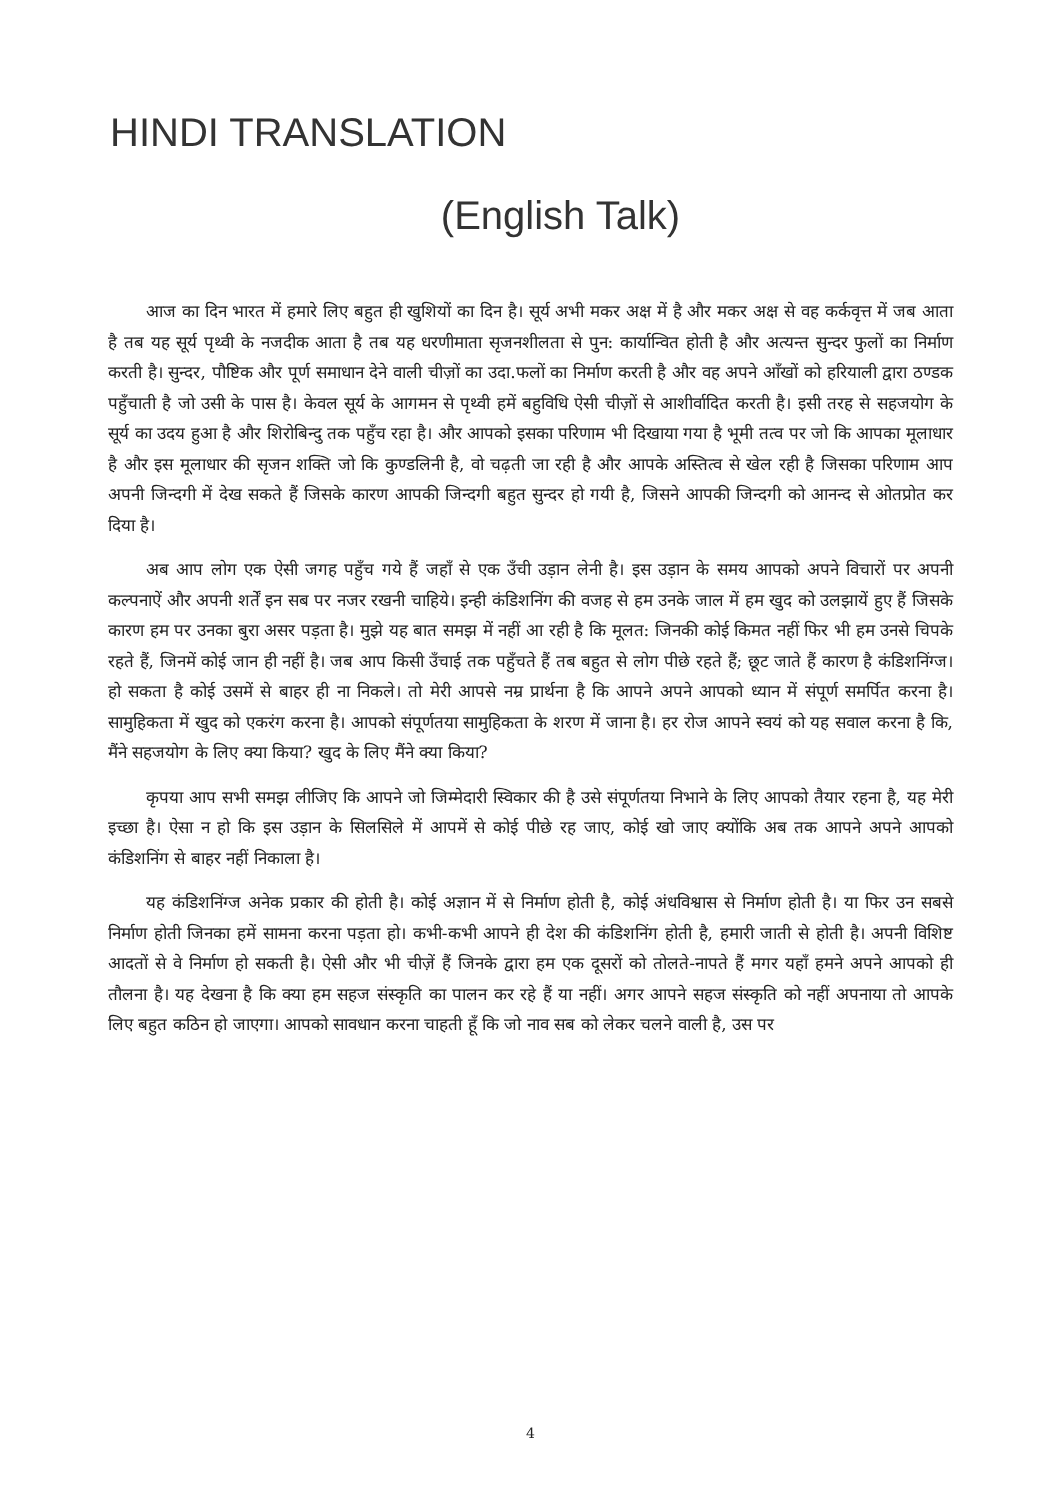HINDI TRANSLATION
(English Talk)
आज का दिन भारत में हमारे लिए बहुत ही खुशियों का दिन है। सूर्य अभी मकर अक्ष में है और मकर अक्ष से वह कर्कवृत्त में जब आता है तब यह सूर्य पृथ्वी के नजदीक आता है तब यह धरणीमाता सृजनशीलता से पुन: कार्यान्वित होती है और अत्यन्त सुन्दर फुलों का निर्माण करती है। सुन्दर, पौष्टिक और पूर्ण समाधान देने वाली चीज़ों का उदा.फलों का निर्माण करती है और वह अपने आँखों को हरियाली द्वारा ठण्डक पहुँचाती है जो उसी के पास है। केवल सूर्य के आगमन से पृथ्वी हमें बहुविधि ऐसी चीज़ों से आशीर्वादित करती है। इसी तरह से सहजयोग के सूर्य का उदय हुआ है और शिरोबिन्दु तक पहुँच रहा है। और आपको इसका परिणाम भी दिखाया गया है भूमी तत्व पर जो कि आपका मूलाधार है और इस मूलाधार की सृजन शक्ति जो कि कुण्डलिनी है, वो चढ़ती जा रही है और आपके अस्तित्व से खेल रही है जिसका परिणाम आप अपनी जिन्दगी में देख सकते हैं जिसके कारण आपकी जिन्दगी बहुत सुन्दर हो गयी है, जिसने आपकी जिन्दगी को आनन्द से ओतप्रोत कर दिया है।
अब आप लोग एक ऐसी जगह पहुँच गये हैं जहाँ से एक उँची उड़ान लेनी है। इस उड़ान के समय आपको अपने विचारों पर अपनी कल्पनाऐं और अपनी शर्तें इन सब पर नजर रखनी चाहिये। इन्ही कंडिशनिंग की वजह से हम उनके जाल में हम खुद को उलझायें हुए हैं जिसके कारण हम पर उनका बुरा असर पड़ता है। मुझे यह बात समझ में नहीं आ रही है कि मूलत: जिनकी कोई किमत नहीं फिर भी हम उनसे चिपके रहते हैं, जिनमें कोई जान ही नहीं है। जब आप किसी उँचाई तक पहुँचते हैं तब बहुत से लोग पीछे रहते हैं; छूट जाते हैं कारण है कंडिशनिंग्ज। हो सकता है कोई उसमें से बाहर ही ना निकले। तो मेरी आपसे नम्र प्रार्थना है कि आपने अपने आपको ध्यान में संपूर्ण समर्पित करना है। सामुहिकता में खुद को एकरंग करना है। आपको संपूर्णतया सामुहिकता के शरण में जाना है। हर रोज आपने स्वयं को यह सवाल करना है कि, मैंने सहजयोग के लिए क्या किया? खुद के लिए मैंने क्या किया?
कृपया आप सभी समझ लीजिए कि आपने जो जिम्मेदारी स्विकार की है उसे संपूर्णतया निभाने के लिए आपको तैयार रहना है, यह मेरी इच्छा है। ऐसा न हो कि इस उड़ान के सिलसिले में आपमें से कोई पीछे रह जाए, कोई खो जाए क्योंकि अब तक आपने अपने आपको कंडिशनिंग से बाहर नहीं निकाला है।
यह कंडिशनिंग्ज अनेक प्रकार की होती है। कोई अज्ञान में से निर्माण होती है, कोई अंधविश्वास से निर्माण होती है। या फिर उन सबसे निर्माण होती जिनका हमें सामना करना पड़ता हो। कभी-कभी आपने ही देश की कंडिशनिंग होती है, हमारी जाती से होती है। अपनी विशिष्ट आदतों से वे निर्माण हो सकती है। ऐसी और भी चीज़ें हैं जिनके द्वारा हम एक दूसरों को तोलते-नापते हैं मगर यहाँ हमने अपने आपको ही तौलना है। यह देखना है कि क्या हम सहज संस्कृति का पालन कर रहे हैं या नहीं। अगर आपने सहज संस्कृति को नहीं अपनाया तो आपके लिए बहुत कठिन हो जाएगा। आपको सावधान करना चाहती हूँ कि जो नाव सब को लेकर चलने वाली है, उस पर
4